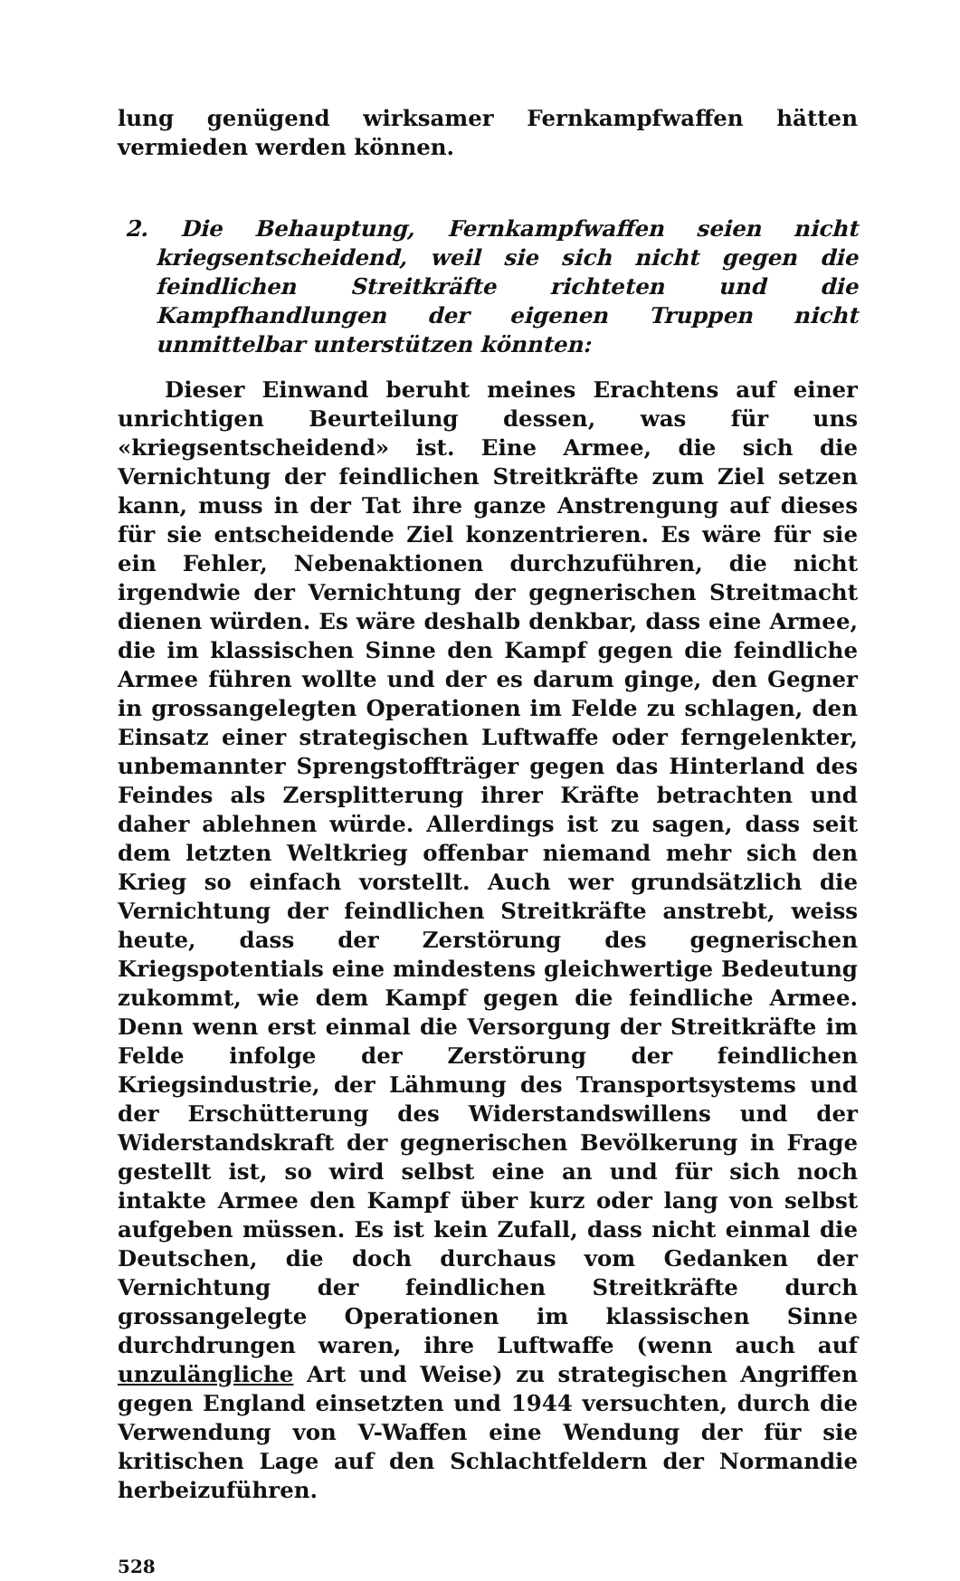lung genügend wirksamer Fernkampfwaffen hätten vermieden werden können.
2. Die Behauptung, Fernkampfwaffen seien nicht kriegsentscheidend, weil sie sich nicht gegen die feindlichen Streitkräfte richteten und die Kampfhandlungen der eigenen Truppen nicht unmittelbar unterstützen könnten:
Dieser Einwand beruht meines Erachtens auf einer unrichtigen Beurteilung dessen, was für uns «kriegsentscheidend» ist. Eine Armee, die sich die Vernichtung der feindlichen Streitkräfte zum Ziel setzen kann, muss in der Tat ihre ganze Anstrengung auf dieses für sie entscheidende Ziel konzentrieren. Es wäre für sie ein Fehler, Nebenaktionen durchzuführen, die nicht irgendwie der Vernichtung der gegnerischen Streitmacht dienen würden. Es wäre deshalb denkbar, dass eine Armee, die im klassischen Sinne den Kampf gegen die feindliche Armee führen wollte und der es darum ginge, den Gegner in grossangelegten Operationen im Felde zu schlagen, den Einsatz einer strategischen Luftwaffe oder ferngelenkter, unbemannter Sprengstoffträger gegen das Hinterland des Feindes als Zersplitterung ihrer Kräfte betrachten und daher ablehnen würde. Allerdings ist zu sagen, dass seit dem letzten Weltkrieg offenbar niemand mehr sich den Krieg so einfach vorstellt. Auch wer grundsätzlich die Vernichtung der feindlichen Streitkräfte anstrebt, weiss heute, dass der Zerstörung des gegnerischen Kriegspotentials eine mindestens gleichwertige Bedeutung zukommt, wie dem Kampf gegen die feindliche Armee. Denn wenn erst einmal die Versorgung der Streitkräfte im Felde infolge der Zerstörung der feindlichen Kriegsindustrie, der Lähmung des Transportsystems und der Erschütterung des Widerstandswillens und der Widerstandskraft der gegnerischen Bevölkerung in Frage gestellt ist, so wird selbst eine an und für sich noch intakte Armee den Kampf über kurz oder lang von selbst aufgeben müssen. Es ist kein Zufall, dass nicht einmal die Deutschen, die doch durchaus vom Gedanken der Vernichtung der feindlichen Streitkräfte durch grossangelegte Operationen im klassischen Sinne durchdrungen waren, ihre Luftwaffe (wenn auch auf unzulängliche Art und Weise) zu strategischen Angriffen gegen England einsetzten und 1944 versuchten, durch die Verwendung von V-Waffen eine Wendung der für sie kritischen Lage auf den Schlachtfeldern der Normandie herbeizuführen.
528